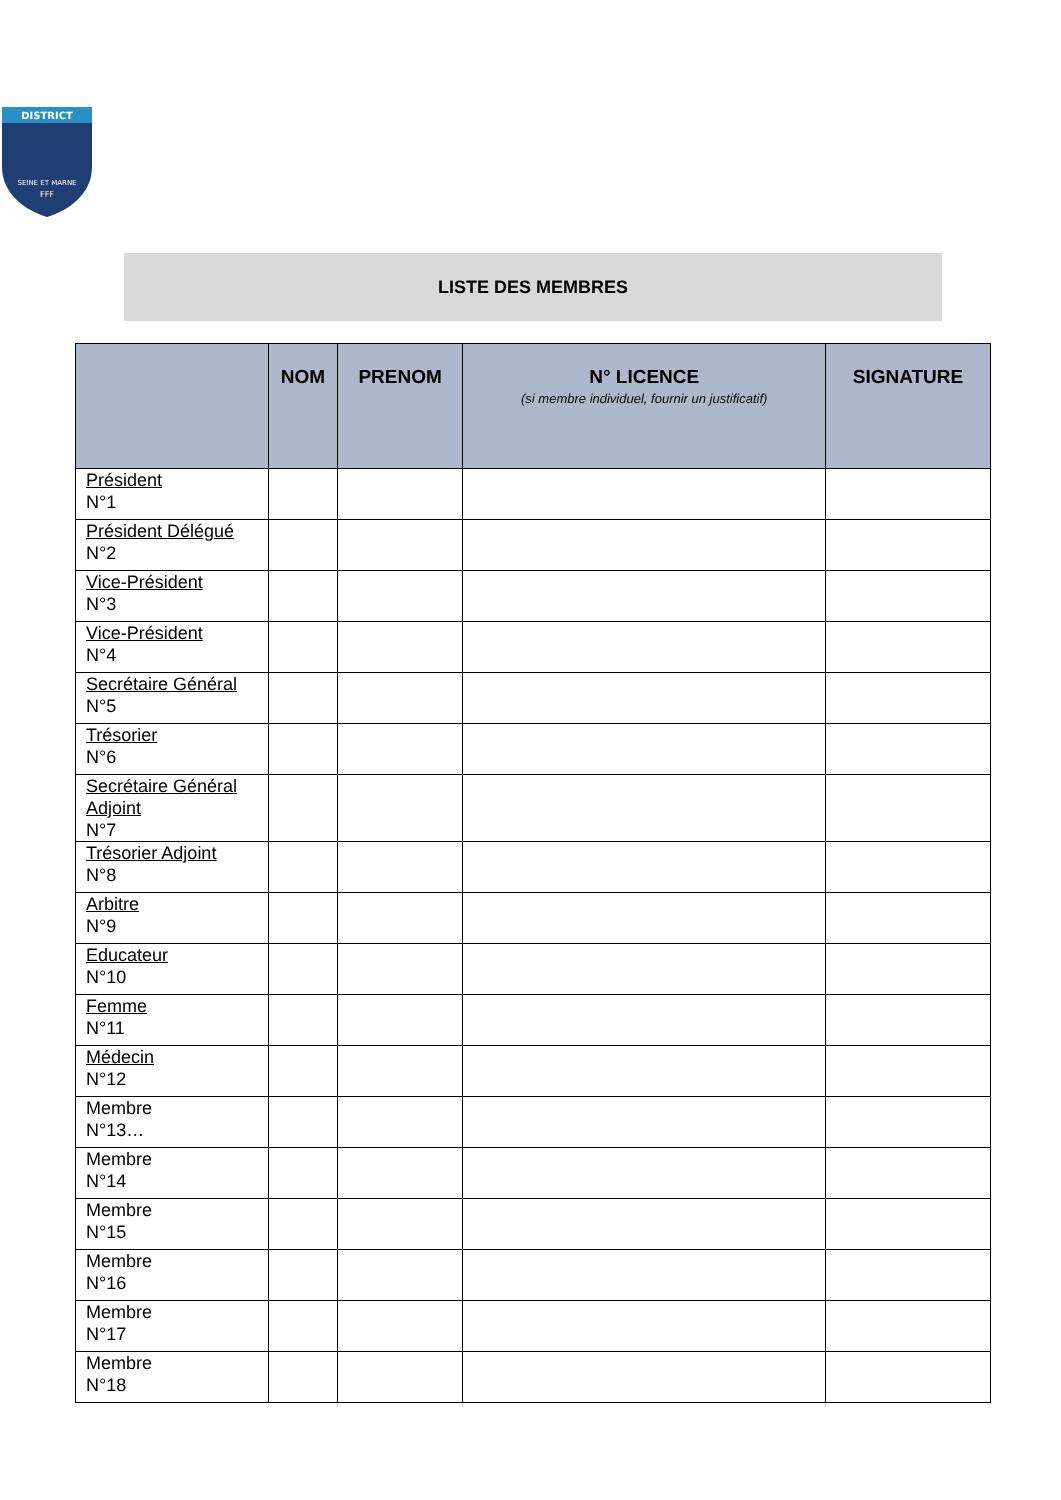DISTRICT
SEINE ET MARNE
FFF
LISTE DES MEMBRES
| | NOM | PRENOM | N° LICENCE (si membre individuel, fournir un justificatif) | SIGNATURE |
| --- | --- | --- | --- | --- |
| Président N°1 | | | | |
| Président Délégué N°2 | | | | |
| Vice-Président N°3 | | | | |
| Vice-Président N°4 | | | | |
| Secrétaire Général N°5 | | | | |
| Trésorier N°6 | | | | |
| Secrétaire Général Adjoint N°7 | | | | |
| Trésorier Adjoint N°8 | | | | |
| Arbitre N°9 | | | | |
| Educateur N°10 | | | | |
| Femme N°11 | | | | |
| Médecin N°12 | | | | |
| Membre N°13… | | | | |
| Membre N°14 | | | | |
| Membre N°15 | | | | |
| Membre N°16 | | | | |
| Membre N°17 | | | | |
| Membre N°18 | | | | |